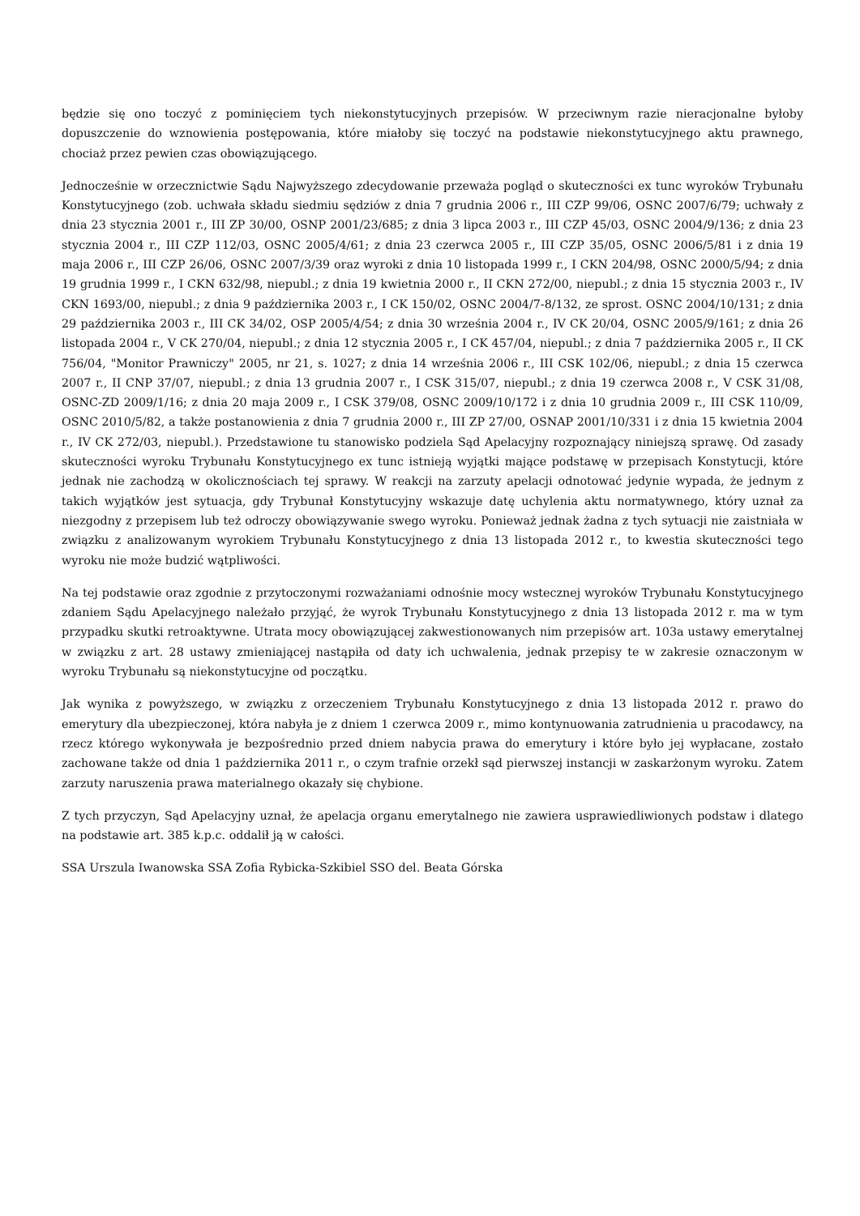będzie się ono toczyć z pominięciem tych niekonstytucyjnych przepisów. W przeciwnym razie nieracjonalne byłoby dopuszczenie do wznowienia postępowania, które miałoby się toczyć na podstawie niekonstytucyjnego aktu prawnego, chociaż przez pewien czas obowiązującego.
Jednocześnie w orzecznictwie Sądu Najwyższego zdecydowanie przeważa pogląd o skuteczności ex tunc wyroków Trybunału Konstytucyjnego (zob. uchwała składu siedmiu sędziów z dnia 7 grudnia 2006 r., III CZP 99/06, OSNC 2007/6/79; uchwały z dnia 23 stycznia 2001 r., III ZP 30/00, OSNP 2001/23/685; z dnia 3 lipca 2003 r., III CZP 45/03, OSNC 2004/9/136; z dnia 23 stycznia 2004 r., III CZP 112/03, OSNC 2005/4/61; z dnia 23 czerwca 2005 r., III CZP 35/05, OSNC 2006/5/81 i z dnia 19 maja 2006 r., III CZP 26/06, OSNC 2007/3/39 oraz wyroki z dnia 10 listopada 1999 r., I CKN 204/98, OSNC 2000/5/94; z dnia 19 grudnia 1999 r., I CKN 632/98, niepubl.; z dnia 19 kwietnia 2000 r., II CKN 272/00, niepubl.; z dnia 15 stycznia 2003 r., IV CKN 1693/00, niepubl.; z dnia 9 października 2003 r., I CK 150/02, OSNC 2004/7-8/132, ze sprost. OSNC 2004/10/131; z dnia 29 października 2003 r., III CK 34/02, OSP 2005/4/54; z dnia 30 września 2004 r., IV CK 20/04, OSNC 2005/9/161; z dnia 26 listopada 2004 r., V CK 270/04, niepubl.; z dnia 12 stycznia 2005 r., I CK 457/04, niepubl.; z dnia 7 października 2005 r., II CK 756/04, "Monitor Prawniczy" 2005, nr 21, s. 1027; z dnia 14 września 2006 r., III CSK 102/06, niepubl.; z dnia 15 czerwca 2007 r., II CNP 37/07, niepubl.; z dnia 13 grudnia 2007 r., I CSK 315/07, niepubl.; z dnia 19 czerwca 2008 r., V CSK 31/08, OSNC-ZD 2009/1/16; z dnia 20 maja 2009 r., I CSK 379/08, OSNC 2009/10/172 i z dnia 10 grudnia 2009 r., III CSK 110/09, OSNC 2010/5/82, a także postanowienia z dnia 7 grudnia 2000 r., III ZP 27/00, OSNAP 2001/10/331 i z dnia 15 kwietnia 2004 r., IV CK 272/03, niepubl.). Przedstawione tu stanowisko podziela Sąd Apelacyjny rozpoznający niniejszą sprawę. Od zasady skuteczności wyroku Trybunału Konstytucyjnego ex tunc istnieją wyjątki mające podstawę w przepisach Konstytucji, które jednak nie zachodzą w okolicznościach tej sprawy. W reakcji na zarzuty apelacji odnotować jedynie wypada, że jednym z takich wyjątków jest sytuacja, gdy Trybunał Konstytucyjny wskazuje datę uchylenia aktu normatywnego, który uznał za niezgodny z przepisem lub też odroczy obowiązywanie swego wyroku. Ponieważ jednak żadna z tych sytuacji nie zaistniała w związku z analizowanym wyrokiem Trybunału Konstytucyjnego z dnia 13 listopada 2012 r., to kwestia skuteczności tego wyroku nie może budzić wątpliwości.
Na tej podstawie oraz zgodnie z przytoczonymi rozważaniami odnośnie mocy wstecznej wyroków Trybunału Konstytucyjnego zdaniem Sądu Apelacyjnego należało przyjąć, że wyrok Trybunału Konstytucyjnego z dnia 13 listopada 2012 r. ma w tym przypadku skutki retroaktywne. Utrata mocy obowiązującej zakwestionowanych nim przepisów art. 103a ustawy emerytalnej w związku z art. 28 ustawy zmieniającej nastąpiła od daty ich uchwalenia, jednak przepisy te w zakresie oznaczonym w wyroku Trybunału są niekonstytucyjne od początku.
Jak wynika z powyższego, w związku z orzeczeniem Trybunału Konstytucyjnego z dnia 13 listopada 2012 r. prawo do emerytury dla ubezpieczonej, która nabyła je z dniem 1 czerwca 2009 r., mimo kontynuowania zatrudnienia u pracodawcy, na rzecz którego wykonywała je bezpośrednio przed dniem nabycia prawa do emerytury i które było jej wypłacane, zostało zachowane także od dnia 1 października 2011 r., o czym trafnie orzekł sąd pierwszej instancji w zaskarżonym wyroku. Zatem zarzuty naruszenia prawa materialnego okazały się chybione.
Z tych przyczyn, Sąd Apelacyjny uznał, że apelacja organu emerytalnego nie zawiera usprawiedliwionych podstaw i dlatego na podstawie art. 385 k.p.c. oddalił ją w całości.
SSA Urszula Iwanowska SSA Zofia Rybicka-Szkibiel SSO del. Beata Górska